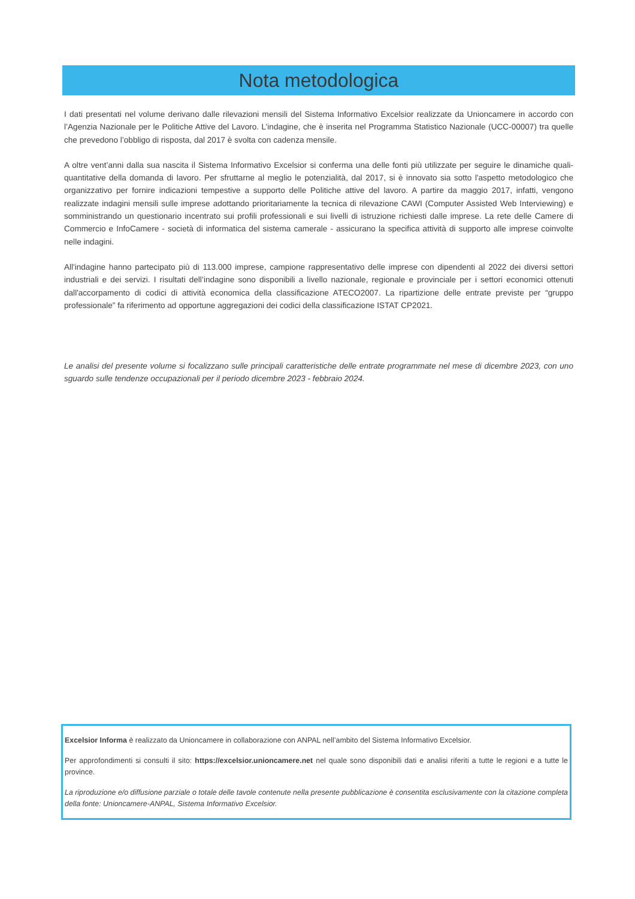Nota metodologica
I dati presentati nel volume derivano dalle rilevazioni mensili del Sistema Informativo Excelsior realizzate da Unioncamere in accordo con l’Agenzia Nazionale per le Politiche Attive del Lavoro. L’indagine, che è inserita nel Programma Statistico Nazionale (UCC-00007) tra quelle che prevedono l’obbligo di risposta, dal 2017 è svolta con cadenza mensile.
A oltre vent’anni dalla sua nascita il Sistema Informativo Excelsior si conferma una delle fonti più utilizzate per seguire le dinamiche quali-quantitative della domanda di lavoro. Per sfruttarne al meglio le potenzialità, dal 2017, si è innovato sia sotto l'aspetto metodologico che organizzativo per fornire indicazioni tempestive a supporto delle Politiche attive del lavoro. A partire da maggio 2017, infatti, vengono realizzate indagini mensili sulle imprese adottando prioritariamente la tecnica di rilevazione CAWI (Computer Assisted Web Interviewing) e somministrando un questionario incentrato sui profili professionali e sui livelli di istruzione richiesti dalle imprese. La rete delle Camere di Commercio e InfoCamere - società di informatica del sistema camerale - assicurano la specifica attività di supporto alle imprese coinvolte nelle indagini.
All'indagine hanno partecipato più di 113.000 imprese, campione rappresentativo delle imprese con dipendenti al 2022 dei diversi settori industriali e dei servizi. I risultati dell’indagine sono disponibili a livello nazionale, regionale e provinciale per i settori economici ottenuti dall'accorpamento di codici di attività economica della classificazione ATECO2007. La ripartizione delle entrate previste per “gruppo professionale” fa riferimento ad opportune aggregazioni dei codici della classificazione ISTAT CP2021.
Le analisi del presente volume si focalizzano sulle principali caratteristiche delle entrate programmate nel mese di dicembre 2023, con uno sguardo sulle tendenze occupazionali per il periodo dicembre 2023 - febbraio 2024.
Excelsior Informa è realizzato da Unioncamere in collaborazione con ANPAL nell’ambito del Sistema Informativo Excelsior.
Per approfondimenti si consulti il sito: https://excelsior.unioncamere.net nel quale sono disponibili dati e analisi riferiti a tutte le regioni e a tutte le province.
La riproduzione e/o diffusione parziale o totale delle tavole contenute nella presente pubblicazione è consentita esclusivamente con la citazione completa della fonte: Unioncamere-ANPAL, Sistema Informativo Excelsior.